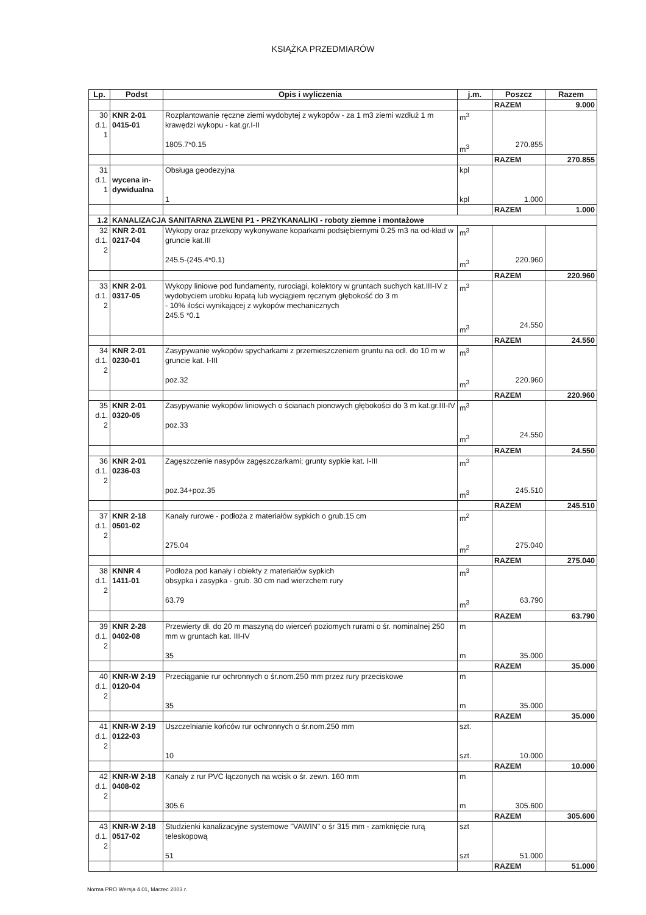KSIĄŻKA PRZEDMIARÓW
| Lp. | Podst | Opis i wyliczenia | j.m. | Poszcz | Razem |
| --- | --- | --- | --- | --- | --- |
| | | | | RAZEM | 9.000 |
| 30 d.1. 1 | KNR 2-01 0415-01 | Rozplantowanie ręczne ziemi wydobytej z wykopów - za 1 m3 ziemi wzdłuż 1 m krawędzi wykopu - kat.gr.I-II 1805.7*0.15 | m<sup>3</sup> m<sup>3</sup> | 270.855 | |
| | | | | RAZEM | 270.855 |
| 31 d.1. 1 | wycena in-dywidualna | Obsługa geodezyjna 1 | kpl kpl | 1.000 | |
| | | | | RAZEM | 1.000 |
| 1.2 | KANALIZACJA SANITARNA ZLWENI P1 - PRZYKANALIKI - roboty ziemne i montażowe | | | | |
| 32 d.1. 2 | KNR 2-01 0217-04 | Wykopy oraz przekopy wykonywane koparkami podsiębiernymi 0.25 m3 na od-kład w gruncie kat.III 245.5-(245.4*0.1) | m<sup>3</sup> m<sup>3</sup> | 220.960 | |
| | | | | RAZEM | 220.960 |
| 33 d.1. 2 | KNR 2-01 0317-05 | Wykopy liniowe pod fundamenty, rurociągi, kolektory w gruntach suchych kat.III-IV z wydobyciem urobku łopatą lub wyciągiem ręcznym głębokość do 3 m - 10% ilości wynikającej z wykopów mechanicznych 245.5 *0.1 | m<sup>3</sup> m<sup>3</sup> | 24.550 | |
| | | | | RAZEM | 24.550 |
| 34 d.1. 2 | KNR 2-01 0230-01 | Zasypywanie wykopów spycharkami z przemieszczeniem gruntu na odl. do 10 m w gruncie kat. I-III poz.32 | m<sup>3</sup> m<sup>3</sup> | 220.960 | |
| | | | | RAZEM | 220.960 |
| 35 d.1. 2 | KNR 2-01 0320-05 | Zasypywanie wykopów liniowych o ścianach pionowych głębokości do 3 m kat.gr.III-IV poz.33 | m<sup>3</sup> m<sup>3</sup> | 24.550 | |
| | | | | RAZEM | 24.550 |
| 36 d.1. 2 | KNR 2-01 0236-03 | Zagęszczenie nasypów zagęszczarkami; grunty sypkie kat. I-III poz.34+poz.35 | m<sup>3</sup> m<sup>3</sup> | 245.510 | |
| | | | | RAZEM | 245.510 |
| 37 d.1. 2 | KNR 2-18 0501-02 | Kanały rurowe - podłoża z materiałów sypkich o grub.15 cm 275.04 | m<sup>2</sup> m<sup>2</sup> | 275.040 | |
| | | | | RAZEM | 275.040 |
| 38 d.1. 2 | KNNR 4 1411-01 | Podłoża pod kanały i obiekty z materiałów sypkich obsypka i zasypka - grub. 30 cm nad wierzchem rury 63.79 | m<sup>3</sup> m<sup>3</sup> | 63.790 | |
| | | | | RAZEM | 63.790 |
| 39 d.1. 2 | KNR 2-28 0402-08 | Przewierty dł. do 20 m maszyną do wierceń poziomych rurami o śr. nominalnej 250 mm w gruntach kat. III-IV 35 | m m | 35.000 | |
| | | | | RAZEM | 35.000 |
| 40 d.1. 2 | KNR-W 2-19 0120-04 | Przeciąganie rur ochronnych o śr.nom.250 mm przez rury przeciskowe 35 | m m | 35.000 | |
| | | | | RAZEM | 35.000 |
| 41 d.1. 2 | KNR-W 2-19 0122-03 | Uszczelnianie końców rur ochronnych o śr.nom.250 mm 10 | szt. szt. | 10.000 | |
| | | | | RAZEM | 10.000 |
| 42 d.1. 2 | KNR-W 2-18 0408-02 | Kanały z rur PVC łączonych na wcisk o śr. zewn. 160 mm 305.6 | m m | 305.600 | |
| | | | | RAZEM | 305.600 |
| 43 d.1. 2 | KNR-W 2-18 0517-02 | Studzienki kanalizacyjne systemowe "VAWIN" o śr 315 mm - zamknięcie rurą teleskopową 51 | szt szt | 51.000 | |
| | | | | RAZEM | 51.000 |
Norma PRO Wersja 4.01, Marzec 2003 r.